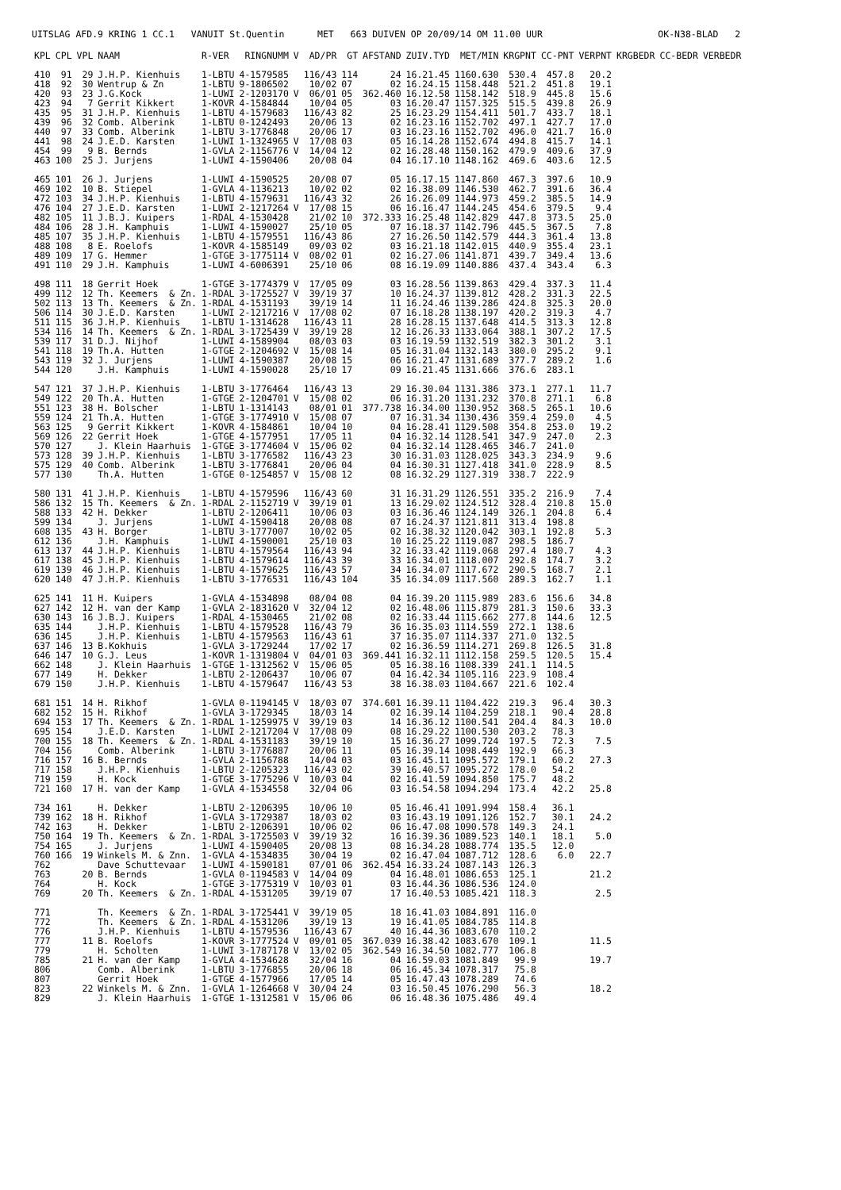UITSLAG AFD.9 KRING 1 CC.1 VANUIT St.Quentin MET 663 DUIVEN OP 20/09/14 OM 11.00 UUR OK-N38-BLAD 2
| KPL | CPL | VPL | NAAM | R-VER | RINGNUMM | V | AD/PR | GT | AFSTAND | ZUIV.TYD | MET/MIN | KRGPNT | CC-PNT | VERPNT | KRGBEDR | CC-BEDR | VERBEDR |
| --- | --- | --- | --- | --- | --- | --- | --- | --- | --- | --- | --- | --- | --- | --- | --- | --- | --- |
| 410 | 91 | 29 | J.H.P. Kienhuis | 1-LBTU | 4-1579585 | | 116/43 | 114 | 24 | 16.21.45 | 1160.630 | 530.4 | 457.8 | 20.2 | | | |
| 418 | 92 | 30 | Wentrup & Zn | 1-LBTU | 9-1806502 | | 10/02 | 07 | 02 | 16.24.15 | 1158.448 | 521.2 | 451.8 | 19.1 | | | |
| 420 | 93 | 23 | J.G.Kock | 1-LUWI | 2-1203170 | V | 06/01 | 05 | 362.460 | 16.12.58 | 1158.142 | 518.9 | 445.8 | 15.6 | | | |
| 423 | 94 | 7 | Gerrit Kikkert | 1-KOVR | 4-1584844 | | 10/04 | 05 | 03 | 16.20.47 | 1157.325 | 515.5 | 439.8 | 26.9 | | | |
| 435 | 95 | 31 | J.H.P. Kienhuis | 1-LBTU | 4-1579683 | | 116/43 | 82 | 25 | 16.23.29 | 1154.411 | 501.7 | 433.7 | 18.1 | | | |
| 439 | 96 | 32 | Comb. Alberink | 1-LBTU | 0-1242493 | | 20/06 | 13 | 02 | 16.23.16 | 1152.702 | 497.1 | 427.7 | 17.0 | | | |
| 440 | 97 | 33 | Comb. Alberink | 1-LBTU | 3-1776848 | | 20/06 | 17 | 03 | 16.23.16 | 1152.702 | 496.0 | 421.7 | 16.0 | | | |
| 441 | 98 | 24 | J.E.D. Karsten | 1-LUWI | 1-1324965 | V | 17/08 | 03 | 05 | 16.14.28 | 1152.674 | 494.8 | 415.7 | 14.1 | | | |
| 454 | 99 | 9 | B. Bernds | 1-GVLA | 2-1156776 | V | 14/04 | 12 | 02 | 16.28.48 | 1150.162 | 479.9 | 409.6 | 37.9 | | | |
| 463 | 100 | 25 | J. Jurjens | 1-LUWI | 4-1590406 | | 20/08 | 04 | 04 | 16.17.10 | 1148.162 | 469.6 | 403.6 | 12.5 | | | |
| 465 | 101 | 26 | J. Jurjens | 1-LUWI | 4-1590525 | | 20/08 | 07 | 05 | 16.17.15 | 1147.860 | 467.3 | 397.6 | 10.9 | | | |
| 469 | 102 | 10 | B. Stiepel | 1-GVLA | 4-1136213 | | 10/02 | 02 | 02 | 16.38.09 | 1146.530 | 462.7 | 391.6 | 36.4 | | | |
| 472 | 103 | 34 | J.H.P. Kienhuis | 1-LBTU | 4-1579631 | | 116/43 | 32 | 26 | 16.26.09 | 1144.973 | 459.2 | 385.5 | 14.9 | | | |
| 476 | 104 | 27 | J.E.D. Karsten | 1-LUWI | 2-1217264 | V | 17/08 | 15 | 06 | 16.16.47 | 1144.245 | 454.6 | 379.5 | 9.4 | | | |
| 482 | 105 | 11 | J.B.J. Kuipers | 1-RDAL | 4-1530428 | | 21/02 | 10 | 372.333 | 16.25.48 | 1142.829 | 447.8 | 373.5 | 25.0 | | | |
| 484 | 106 | 28 | J.H. Kamphuis | 1-LUWI | 4-1590027 | | 25/10 | 05 | 07 | 16.18.37 | 1142.796 | 445.5 | 367.5 | 7.8 | | | |
| 485 | 107 | 35 | J.H.P. Kienhuis | 1-LBTU | 4-1579551 | | 116/43 | 86 | 27 | 16.26.50 | 1142.579 | 444.3 | 361.4 | 13.8 | | | |
| 488 | 108 | 8 | E. Roelofs | 1-KOVR | 4-1585149 | | 09/03 | 02 | 03 | 16.21.18 | 1142.015 | 440.9 | 355.4 | 23.1 | | | |
| 489 | 109 | 17 | G. Hemmer | 1-GTGE | 3-1775114 | V | 08/02 | 01 | 02 | 16.27.06 | 1141.871 | 439.7 | 349.4 | 13.6 | | | |
| 491 | 110 | 29 | J.H. Kamphuis | 1-LUWI | 4-6006391 | | 25/10 | 06 | 08 | 16.19.09 | 1140.886 | 437.4 | 343.4 | 6.3 | | | |
| 498 | 111 | 18 | Gerrit Hoek | 1-GTGE | 3-1774379 | V | 17/05 | 09 | 03 | 16.28.56 | 1139.863 | 429.4 | 337.3 | 11.4 | | | |
| 499 | 112 | 12 | Th. Keemers & Zn. | 1-RDAL | 3-1725527 | V | 39/19 | 37 | 10 | 16.24.37 | 1139.812 | 428.2 | 331.3 | 22.5 | | | |
| 502 | 113 | 13 | Th. Keemers & Zn. | 1-RDAL | 4-1531193 | | 39/19 | 14 | 11 | 16.24.46 | 1139.286 | 424.8 | 325.3 | 20.0 | | | |
| 506 | 114 | 30 | J.E.D. Karsten | 1-LUWI | 2-1217216 | V | 17/08 | 02 | 07 | 16.18.28 | 1138.197 | 420.2 | 319.3 | 4.7 | | | |
| 511 | 115 | 36 | J.H.P. Kienhuis | 1-LBTU | 1-1314628 | | 116/43 | 11 | 28 | 16.28.15 | 1137.648 | 414.5 | 313.3 | 12.8 | | | |
| 534 | 116 | 14 | Th. Keemers & Zn. | 1-RDAL | 3-1725439 | V | 39/19 | 28 | 12 | 16.26.33 | 1133.064 | 388.1 | 307.2 | 17.5 | | | |
| 539 | 117 | 31 | D.J. Nijhof | 1-LUWI | 4-1589904 | | 08/03 | 03 | 03 | 16.19.59 | 1132.519 | 382.3 | 301.2 | 3.1 | | | |
| 541 | 118 | 19 | Th.A. Hutten | 1-GTGE | 2-1204692 | V | 15/08 | 14 | 05 | 16.31.04 | 1132.143 | 380.0 | 295.2 | 9.1 | | | |
| 543 | 119 | 32 | J. Jurjens | 1-LUWI | 4-1590387 | | 20/08 | 15 | 06 | 16.21.47 | 1131.689 | 377.7 | 289.2 | 1.6 | | | |
| 544 | 120 | | J.H. Kamphuis | 1-LUWI | 4-1590028 | | 25/10 | 17 | 09 | 16.21.45 | 1131.666 | 376.6 | 283.1 | | | | |
| 547 | 121 | 37 | J.H.P. Kienhuis | 1-LBTU | 3-1776464 | | 116/43 | 13 | 29 | 16.30.04 | 1131.386 | 373.1 | 277.1 | 11.7 | | | |
| 549 | 122 | 20 | Th.A. Hutten | 1-GTGE | 2-1204701 | V | 15/08 | 02 | 06 | 16.31.20 | 1131.232 | 370.8 | 271.1 | 6.8 | | | |
| 551 | 123 | 38 | H. Bolscher | 1-LBTU | 1-1314143 | | 08/01 | 01 | 377.738 | 16.34.00 | 1130.952 | 368.5 | 265.1 | 10.6 | | | |
| 559 | 124 | 21 | Th.A. Hutten | 1-GTGE | 3-1774910 | V | 15/08 | 07 | 07 | 16.31.34 | 1130.436 | 359.4 | 259.0 | 4.5 | | | |
| 563 | 125 | 9 | Gerrit Kikkert | 1-KOVR | 4-1584861 | | 10/04 | 10 | 04 | 16.28.41 | 1129.508 | 354.8 | 253.0 | 19.2 | | | |
| 569 | 126 | 22 | Gerrit Hoek | 1-GTGE | 4-1577951 | | 17/05 | 11 | 04 | 16.32.14 | 1128.541 | 347.9 | 247.0 | 2.3 | | | |
| 570 | 127 | | J. Klein Haarhuis | 1-GTGE | 3-1774604 | V | 15/06 | 02 | 04 | 16.32.14 | 1128.465 | 346.7 | 241.0 | | | | |
| 573 | 128 | 39 | J.H.P. Kienhuis | 1-LBTU | 3-1776582 | | 116/43 | 23 | 30 | 16.31.03 | 1128.025 | 343.3 | 234.9 | 9.6 | | | |
| 575 | 129 | 40 | Comb. Alberink | 1-LBTU | 3-1776841 | | 20/06 | 04 | 04 | 16.30.31 | 1127.418 | 341.0 | 228.9 | 8.5 | | | |
| 577 | 130 | | Th.A. Hutten | 1-GTGE | 0-1254857 | V | 15/08 | 12 | 08 | 16.32.29 | 1127.319 | 338.7 | 222.9 | | | | |
| 580 | 131 | 41 | J.H.P. Kienhuis | 1-LBTU | 4-1579596 | | 116/43 | 60 | 31 | 16.31.29 | 1126.551 | 335.2 | 216.9 | 7.4 | | | |
| 586 | 132 | 15 | Th. Keemers & Zn. | 1-RDAL | 2-1152719 | V | 39/19 | 01 | 13 | 16.29.02 | 1124.512 | 328.4 | 210.8 | 15.0 | | | |
| 588 | 133 | 42 | H. Dekker | 1-LBTU | 2-1206411 | | 10/06 | 03 | 03 | 16.36.46 | 1124.149 | 326.1 | 204.8 | 6.4 | | | |
| 599 | 134 | | J. Jurjens | 1-LUWI | 4-1590418 | | 20/08 | 08 | 07 | 16.24.37 | 1121.811 | 313.4 | 198.8 | | | | |
| 608 | 135 | 43 | H. Borger | 1-LBTU | 3-1777007 | | 10/02 | 05 | 02 | 16.38.32 | 1120.042 | 303.1 | 192.8 | 5.3 | | | |
| 612 | 136 | | J.H. Kamphuis | 1-LUWI | 4-1590001 | | 25/10 | 03 | 10 | 16.25.22 | 1119.087 | 298.5 | 186.7 | | | | |
| 613 | 137 | 44 | J.H.P. Kienhuis | 1-LBTU | 4-1579564 | | 116/43 | 94 | 32 | 16.33.42 | 1119.068 | 297.4 | 180.7 | 4.3 | | | |
| 617 | 138 | 45 | J.H.P. Kienhuis | 1-LBTU | 4-1579614 | | 116/43 | 39 | 33 | 16.34.01 | 1118.007 | 292.8 | 174.7 | 3.2 | | | |
| 619 | 139 | 46 | J.H.P. Kienhuis | 1-LBTU | 4-1579625 | | 116/43 | 57 | 34 | 16.34.07 | 1117.672 | 290.5 | 168.7 | 2.1 | | | |
| 620 | 140 | 47 | J.H.P. Kienhuis | 1-LBTU | 3-1776531 | | 116/43 | 104 | 35 | 16.34.09 | 1117.560 | 289.3 | 162.7 | 1.1 | | | |
| 625 | 141 | 11 | H. Kuipers | 1-GVLA | 4-1534898 | | 08/04 | 08 | 04 | 16.39.20 | 1115.989 | 283.6 | 156.6 | 34.8 | | | |
| 627 | 142 | 12 | H. van der Kamp | 1-GVLA | 2-1831620 | V | 32/04 | 12 | 02 | 16.48.06 | 1115.879 | 281.3 | 150.6 | 33.3 | | | |
| 630 | 143 | 16 | J.B.J. Kuipers | 1-RDAL | 4-1530465 | | 21/02 | 08 | 02 | 16.33.44 | 1115.662 | 277.8 | 144.6 | 12.5 | | | |
| 635 | 144 | | J.H.P. Kienhuis | 1-LBTU | 4-1579528 | | 116/43 | 79 | 36 | 16.35.03 | 1114.559 | 272.1 | 138.6 | | | | |
| 636 | 145 | | J.H.P. Kienhuis | 1-LBTU | 4-1579563 | | 116/43 | 61 | 37 | 16.35.07 | 1114.337 | 271.0 | 132.5 | | | | |
| 637 | 146 | 13 | B.Kokhuis | 1-GVLA | 3-1729244 | | 17/02 | 17 | 02 | 16.36.59 | 1114.271 | 269.8 | 126.5 | 31.8 | | | |
| 646 | 147 | 10 | G.J. Leus | 1-KOVR | 1-1319804 | V | 04/01 | 03 | 369.441 | 16.32.11 | 1112.158 | 259.5 | 120.5 | 15.4 | | | |
| 662 | 148 | | J. Klein Haarhuis | 1-GTGE | 1-1312562 | V | 15/06 | 05 | 05 | 16.38.16 | 1108.339 | 241.1 | 114.5 | | | | |
| 677 | 149 | | H. Dekker | 1-LBTU | 2-1206437 | | 10/06 | 07 | 04 | 16.42.34 | 1105.116 | 223.9 | 108.4 | | | | |
| 679 | 150 | | J.H.P. Kienhuis | 1-LBTU | 4-1579647 | | 116/43 | 53 | 38 | 16.38.03 | 1104.667 | 221.6 | 102.4 | | | | |
| 681 | 151 | 14 | H. Rikhof | 1-GVLA | 0-1194145 | V | 18/03 | 07 | 374.601 | 16.39.11 | 1104.422 | 219.3 | 96.4 | 30.3 | | | |
| 682 | 152 | 15 | H. Rikhof | 1-GVLA | 3-1729345 | | 18/03 | 14 | 02 | 16.39.14 | 1104.259 | 218.1 | 90.4 | 28.8 | | | |
| 694 | 153 | 17 | Th. Keemers & Zn. | 1-RDAL | 1-1259975 | V | 39/19 | 03 | 14 | 16.36.12 | 1100.541 | 204.4 | 84.3 | 10.0 | | | |
| 695 | 154 | | J.E.D. Karsten | 1-LUWI | 2-1217204 | V | 17/08 | 09 | 08 | 16.29.22 | 1100.530 | 203.2 | 78.3 | | | | |
| 700 | 155 | 18 | Th. Keemers & Zn. | 1-RDAL | 4-1531183 | | 39/19 | 10 | 15 | 16.36.27 | 1099.724 | 197.5 | 72.3 | 7.5 | | | |
| 704 | 156 | | Comb. Alberink | 1-LBTU | 3-1776887 | | 20/06 | 11 | 05 | 16.39.14 | 1098.449 | 192.9 | 66.3 | | | | |
| 716 | 157 | 16 | B. Bernds | 1-GVLA | 2-1156788 | | 14/04 | 03 | 03 | 16.45.11 | 1095.572 | 179.1 | 60.2 | 27.3 | | | |
| 717 | 158 | | J.H.P. Kienhuis | 1-LBTU | 2-1205323 | | 116/43 | 02 | 39 | 16.40.57 | 1095.272 | 178.0 | 54.2 | | | | |
| 719 | 159 | | H. Kock | 1-GTGE | 3-1775296 | V | 10/03 | 04 | 02 | 16.41.59 | 1094.850 | 175.7 | 48.2 | | | | |
| 721 | 160 | 17 | H. van der Kamp | 1-GVLA | 4-1534558 | | 32/04 | 06 | 03 | 16.54.58 | 1094.294 | 173.4 | 42.2 | 25.8 | | | |
| 734 | 161 | | H. Dekker | 1-LBTU | 2-1206395 | | 10/06 | 10 | 05 | 16.46.41 | 1091.994 | 158.4 | 36.1 | | | | |
| 739 | 162 | 18 | H. Rikhof | 1-GVLA | 3-1729387 | | 18/03 | 02 | 03 | 16.43.19 | 1091.126 | 152.7 | 30.1 | 24.2 | | | |
| 742 | 163 | | H. Dekker | 1-LBTU | 2-1206391 | | 10/06 | 02 | 06 | 16.47.08 | 1090.578 | 149.3 | 24.1 | | | | |
| 750 | 164 | 19 | Th. Keemers & Zn. | 1-RDAL | 3-1725503 | V | 39/19 | 32 | 16 | 16.39.36 | 1089.523 | 140.1 | 18.1 | 5.0 | | | |
| 754 | 165 | | J. Jurjens | 1-LUWI | 4-1590405 | | 20/08 | 13 | 08 | 16.34.28 | 1088.774 | 135.5 | 12.0 | | | | |
| 760 | 166 | 19 | Winkels M. & Znn. | 1-GVLA | 4-1534835 | | 30/04 | 19 | 02 | 16.47.04 | 1087.712 | 128.6 | 6.0 | 22.7 | | | |
| 762 | | | Dave Schuttevaar | 1-LUWI | 4-1590181 | | 07/01 | 06 | 362.454 | 16.33.24 | 1087.143 | 126.3 | | | | | |
| 763 | | 20 | B. Bernds | 1-GVLA | 0-1194583 | V | 14/04 | 09 | 04 | 16.48.01 | 1086.653 | 125.1 | | 21.2 | | | |
| 764 | | | H. Kock | 1-GTGE | 3-1775319 | V | 10/03 | 01 | 03 | 16.44.36 | 1086.536 | 124.0 | | | | | |
| 769 | | 20 | Th. Keemers & Zn. | 1-RDAL | 4-1531205 | | 39/19 | 07 | 17 | 16.40.53 | 1085.421 | 118.3 | | 2.5 | | | |
| 771 | | | Th. Keemers & Zn. | 1-RDAL | 3-1725441 | V | 39/19 | 05 | 18 | 16.41.03 | 1084.891 | 116.0 | | | | | |
| 772 | | | Th. Keemers & Zn. | 1-RDAL | 4-1531206 | | 39/19 | 13 | 19 | 16.41.05 | 1084.785 | 114.8 | | | | | |
| 776 | | | J.H.P. Kienhuis | 1-LBTU | 4-1579536 | | 116/43 | 67 | 40 | 16.44.36 | 1083.670 | 110.2 | | | | | |
| 777 | | 11 | B. Roelofs | 1-KOVR | 3-1777524 | V | 09/01 | 05 | 367.039 | 16.38.42 | 1083.670 | 109.1 | | 11.5 | | | |
| 779 | | | H. Scholten | 1-LUWI | 3-1787178 | V | 13/02 | 05 | 362.549 | 16.34.50 | 1082.777 | 106.8 | | | | | |
| 785 | | 21 | H. van der Kamp | 1-GVLA | 4-1534628 | | 32/04 | 16 | 04 | 16.59.03 | 1081.849 | 99.9 | | 19.7 | | | |
| 806 | | | Comb. Alberink | 1-LBTU | 3-1776855 | | 20/06 | 18 | 06 | 16.45.34 | 1078.317 | 75.8 | | | | | |
| 807 | | | Gerrit Hoek | 1-GTGE | 4-1577966 | | 17/05 | 14 | 05 | 16.47.43 | 1078.289 | 74.6 | | | | | |
| 823 | | 22 | Winkels M. & Znn. | 1-GVLA | 1-1264668 | V | 30/04 | 24 | 03 | 16.50.45 | 1076.290 | 56.3 | | 18.2 | | | |
| 829 | | | J. Klein Haarhuis | 1-GTGE | 1-1312581 | V | 15/06 | 06 | 06 | 16.48.36 | 1075.486 | 49.4 | | | | | |